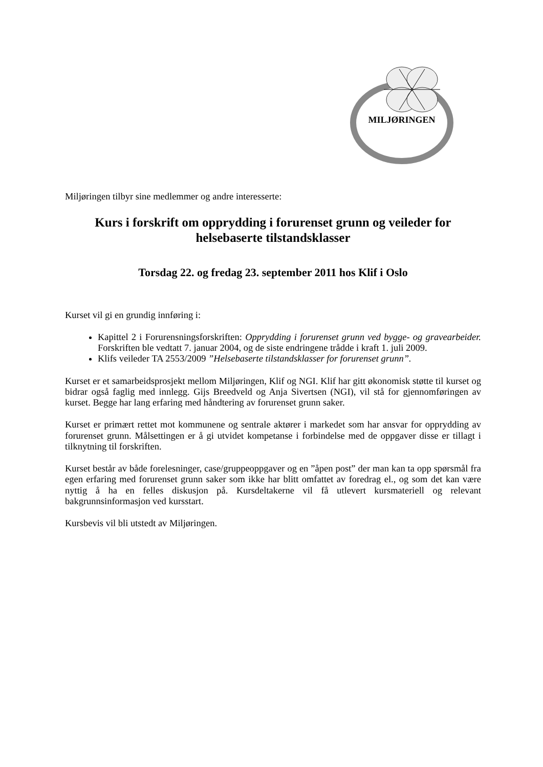MILJØRINGEN
Miljøringen tilbyr sine medlemmer og andre interesserte:
Kurs i forskrift om opprydding i forurenset grunn og veileder for helsebaserte tilstandsklasser
Torsdag 22. og fredag 23. september 2011 hos Klif i Oslo
Kurset vil gi en grundig innføring i:
Kapittel 2 i Forurensningsforskriften: Opprydding i forurenset grunn ved bygge- og gravearbeider. Forskriften ble vedtatt 7. januar 2004, og de siste endringene trådde i kraft 1. juli 2009.
Klifs veileder TA 2553/2009 ”Helsebaserte tilstandsklasser for forurenset grunn”.
Kurset er et samarbeidsprosjekt mellom Miljøringen, Klif og NGI. Klif har gitt økonomisk støtte til kurset og bidrar også faglig med innlegg. Gijs Breedveld og Anja Sivertsen (NGI), vil stå for gjennomføringen av kurset. Begge har lang erfaring med håndtering av forurenset grunn saker.
Kurset er primært rettet mot kommunene og sentrale aktører i markedet som har ansvar for opprydding av forurenset grunn. Målsettingen er å gi utvidet kompetanse i forbindelse med de oppgaver disse er tillagt i tilknytning til forskriften.
Kurset består av både forelesninger, case/gruppeoppgaver og en ”åpen post” der man kan ta opp spørsmål fra egen erfaring med forurenset grunn saker som ikke har blitt omfattet av foredrag el., og som det kan være nyttig å ha en felles diskusjon på. Kursdeltakerne vil få utlevert kursmateriell og relevant bakgrunnsinformasjon ved kursstart.
Kursbevis vil bli utstedt av Miljøringen.